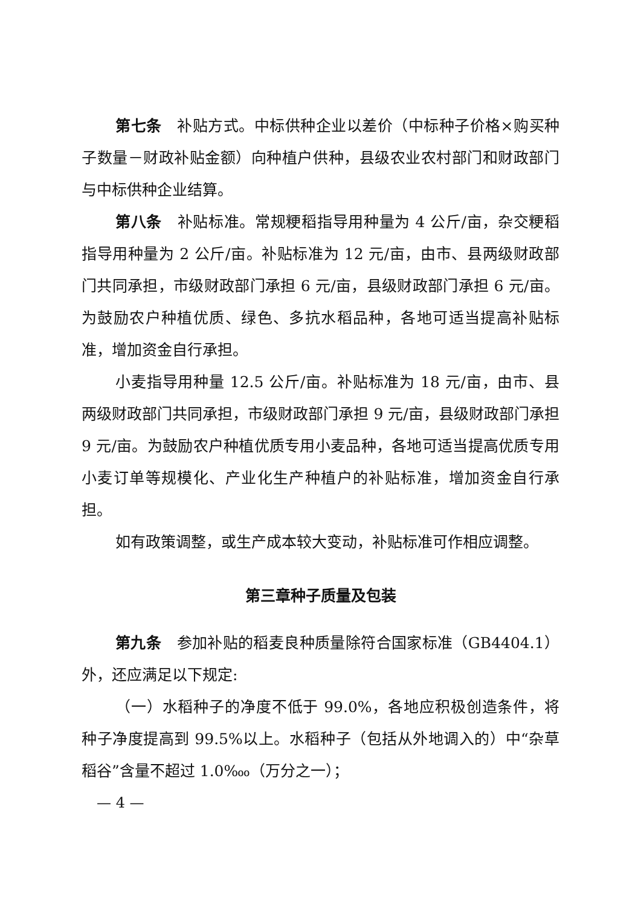第七条　补贴方式。中标供种企业以差价（中标种子价格×购买种子数量－财政补贴金额）向种植户供种，县级农业农村部门和财政部门与中标供种企业结算。
第八条　补贴标准。常规粳稻指导用种量为 4 公斤/亩，杂交粳稻指导用种量为 2 公斤/亩。补贴标准为 12 元/亩，由市、县两级财政部门共同承担，市级财政部门承担 6 元/亩，县级财政部门承担 6 元/亩。为鼓励农户种植优质、绿色、多抗水稻品种，各地可适当提高补贴标准，增加资金自行承担。
小麦指导用种量 12.5 公斤/亩。补贴标准为 18 元/亩，由市、县两级财政部门共同承担，市级财政部门承担 9 元/亩，县级财政部门承担 9 元/亩。为鼓励农户种植优质专用小麦品种，各地可适当提高优质专用小麦订单等规模化、产业化生产种植户的补贴标准，增加资金自行承担。
如有政策调整，或生产成本较大变动，补贴标准可作相应调整。
第三章种子质量及包装
第九条　参加补贴的稻麦良种质量除符合国家标准（GB4404.1）外，还应满足以下规定:
（一）水稻种子的净度不低于 99.0%，各地应积极创造条件，将种子净度提高到 99.5%以上。水稻种子（包括从外地调入的）中“杂草稻谷”含量不超过 1.0‱（万分之一）；
— 4 —